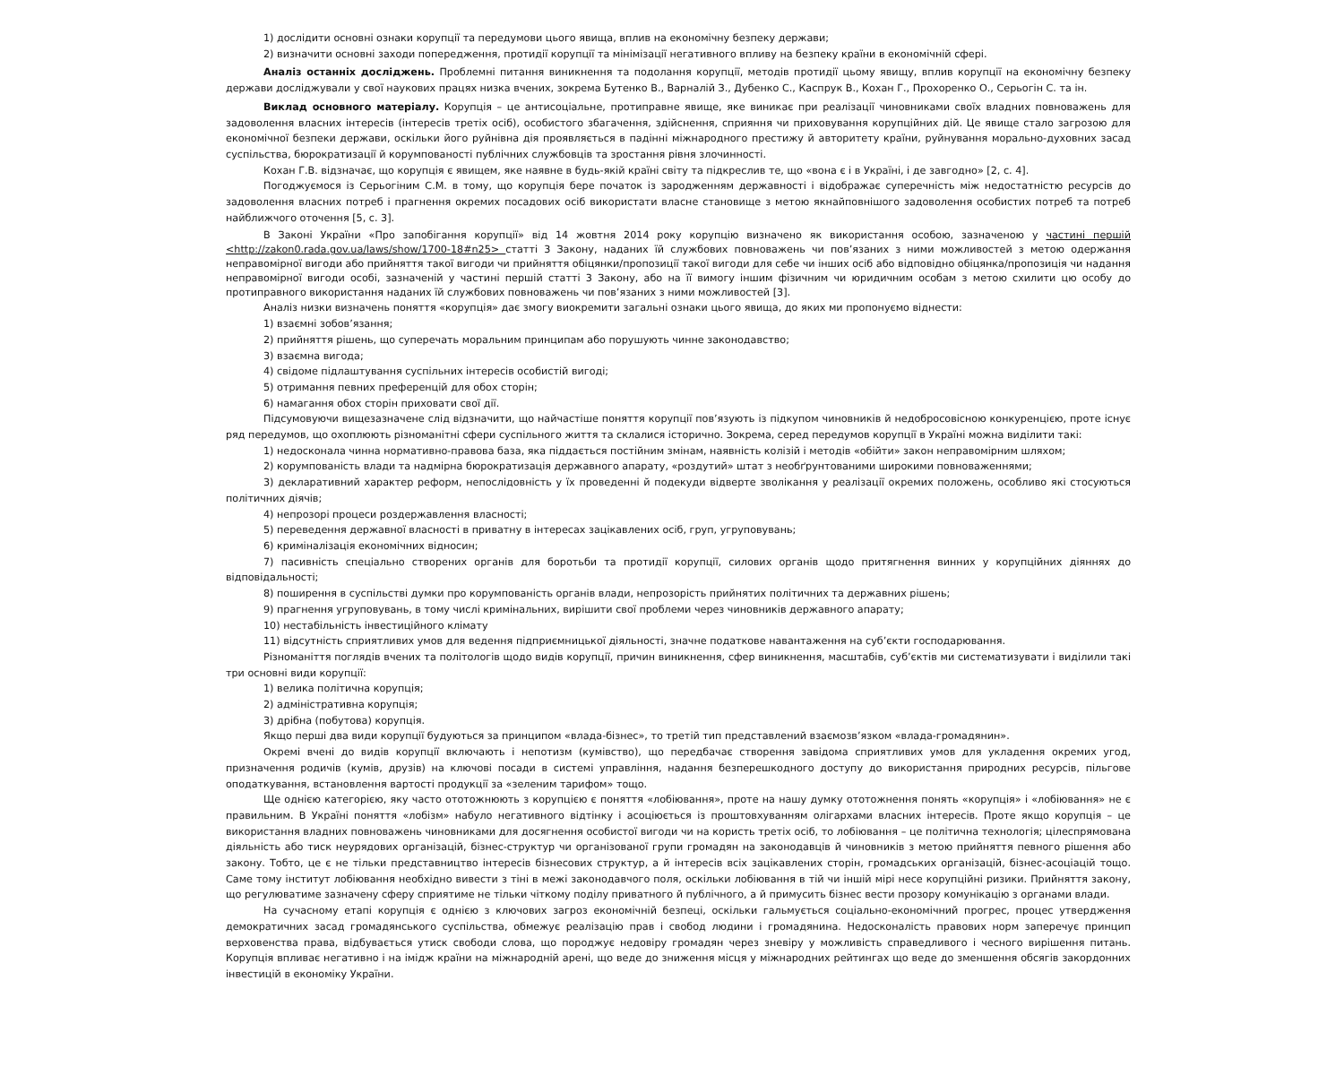1) дослідити основні ознаки корупції та передумови цього явища, вплив на економічну безпеку держави;
2) визначити основні заходи попередження, протидії корупції та мінімізації негативного впливу на безпеку країни в економічній сфері.
Аналіз останніх досліджень. Проблемні питання виникнення та подолання корупції, методів протидії цьому явищу, вплив корупції на економічну безпеку держави досліджували у свої наукових працях низка вчених, зокрема Бутенко В., Варналій З., Дубенко С., Каспрук В., Кохан Г., Прохоренко О., Серьогін С. та ін.
Виклад основного матеріалу. Корупція – це антисоціальне, протиправне явище, яке виникає при реалізації чиновниками своїх владних повноважень для задоволення власних інтересів (інтересів третіх осіб), особистого збагачення, здійснення, сприяння чи приховування корупційних дій. Це явище стало загрозою для економічної безпеки держави, оскільки його руйнівна дія проявляється в падінні міжнародного престижу й авторитету країни, руйнування морально-духовних засад суспільства, бюрократизації й корумпованості публічних службовців та зростання рівня злочинності.
Кохан Г.В. відзначає, що корупція є явищем, яке наявне в будь-якій країні світу та підкреслив те, що «вона є і в Україні, і де завгодно» [2, с. 4].
Погоджуємося із Серьогіним С.М. в тому, що корупція бере початок із зародженням державності і відображає суперечність між недостатністю ресурсів до задоволення власних потреб і прагнення окремих посадових осіб використати власне становище з метою якнайповнішого задоволення особистих потреб та потреб найближчого оточення [5, с. 3].
В Законі України «Про запобігання корупції» від 14 жовтня 2014 року корупцію визначено як використання особою, зазначеною у частині першій <http://zakon0.rada.gov.ua/laws/show/1700-18#n25> статті 3 Закону, наданих їй службових повноважень чи пов’язаних з ними можливостей з метою одержання неправомірної вигоди або прийняття такої вигоди чи прийняття обіцянки/пропозиції такої вигоди для себе чи інших осіб або відповідно обіцянка/пропозиція чи надання неправомірної вигоди особі, зазначеній у частині першій статті 3 Закону, або на її вимогу іншим фізичним чи юридичним особам з метою схилити цю особу до протиправного використання наданих їй службових повноважень чи пов’язаних з ними можливостей [3].
Аналіз низки визначень поняття «корупція» дає змогу виокремити загальні ознаки цього явища, до яких ми пропонуємо віднести:
1) взаємні зобов’язання;
2) прийняття рішень, що суперечать моральним принципам або порушують чинне законодавство;
3) взаємна вигода;
4) свідоме підлаштування суспільних інтересів особистій вигоді;
5) отримання певних преференцій для обох сторін;
6) намагання обох сторін приховати свої дії.
Підсумовуючи вищезазначене слід відзначити, що найчастіше поняття корупції пов’язують із підкупом чиновників й недобросовісною конкуренцією, проте існує ряд передумов, що охоплюють різноманітні сфери суспільного життя та склалися історично. Зокрема, серед передумов корупції в Україні можна виділити такі:
1) недосконала чинна нормативно-правова база, яка піддається постійним змінам, наявність колізій і методів «обійти» закон неправомірним шляхом;
2) корумпованість влади та надмірна бюрократизація державного апарату, «роздутий» штат з необґрунтованими широкими повноваженнями;
3) декларативний характер реформ, непослідовність у їх проведенні й подекуди відверте зволікання у реалізації окремих положень, особливо які стосуються політичних діячів;
4) непрозорі процеси роздержавлення власності;
5) переведення державної власності в приватну в інтересах зацікавлених осіб, груп, угруповувань;
6) криміналізація економічних відносин;
7) пасивність спеціально створених органів для боротьби та протидії корупції, силових органів щодо притягнення винних у корупційних діяннях до відповідальності;
8) поширення в суспільстві думки про корумпованість органів влади, непрозорість прийнятих політичних та державних рішень;
9) прагнення угруповувань, в тому числі кримінальних, вирішити свої проблеми через чиновників державного апарату;
10) нестабільність інвестиційного клімату
11) відсутність сприятливих умов для ведення підприємницької діяльності, значне податкове навантаження на суб’єкти господарювання.
Різноманіття поглядів вчених та політологів щодо видів корупції, причин виникнення, сфер виникнення, масштабів, суб’єктів ми систематизувати і виділили такі три основні види корупції:
1) велика політична корупція;
2) адміністративна корупція;
3) дрібна (побутова) корупція.
Якщо перші два види корупції будуються за принципом «влада-бізнес», то третій тип представлений взаємозв’язком «влада-громадянин».
Окремі вчені до видів корупції включають і непотизм (кумівство), що передбачає створення завідома сприятливих умов для укладення окремих угод, призначення родичів (кумів, друзів) на ключові посади в системі управління, надання безперешкодного доступу до використання природних ресурсів, пільгове оподаткування, встановлення вартості продукції за «зеленим тарифом» тощо.
Ще однією категорією, яку часто ототожнюють з корупцією є поняття «лобіювання», проте на нашу думку ототожнення понять «корупція» і «лобіювання» не є правильним. В Україні поняття «лобізм» набуло негативного відтінку і асоціюється із проштовхуванням олігархами власних інтересів. Проте якщо корупція – це використання владних повноважень чиновниками для досягнення особистої вигоди чи на користь третіх осіб, то лобіювання – це політична технологія; цілеспрямована діяльність або тиск неурядових організацій, бізнес-структур чи організованої групи громадян на законодавців й чиновників з метою прийняття певного рішення або закону. Тобто, це є не тільки представництво інтересів бізнесових структур, а й інтересів всіх зацікавлених сторін, громадських організацій, бізнес-асоціацій тощо. Саме тому інститут лобіювання необхідно вивести з тіні в межі законодавчого поля, оскільки лобіювання в тій чи іншій мірі несе корупційні ризики. Прийняття закону, що регулюватиме зазначену сферу сприятиме не тільки чіткому поділу приватного й публічного, а й примусить бізнес вести прозору комунікацію з органами влади.
На сучасному етапі корупція є однією з ключових загроз економічній безпеці, оскільки гальмується соціально-економічний прогрес, процес утвердження демократичних засад громадянського суспільства, обмежує реалізацію прав і свобод людини і громадянина. Недосконалість правових норм заперечує принцип верховенства права, відбувається утиск свободи слова, що породжує недовіру громадян через зневіру у можливість справедливого і чесного вирішення питань. Корупція впливає негативно і на імідж країни на міжнародній арені, що веде до зниження місця у міжнародних рейтингах що веде до зменшення обсягів закордонних інвестицій в економіку України.